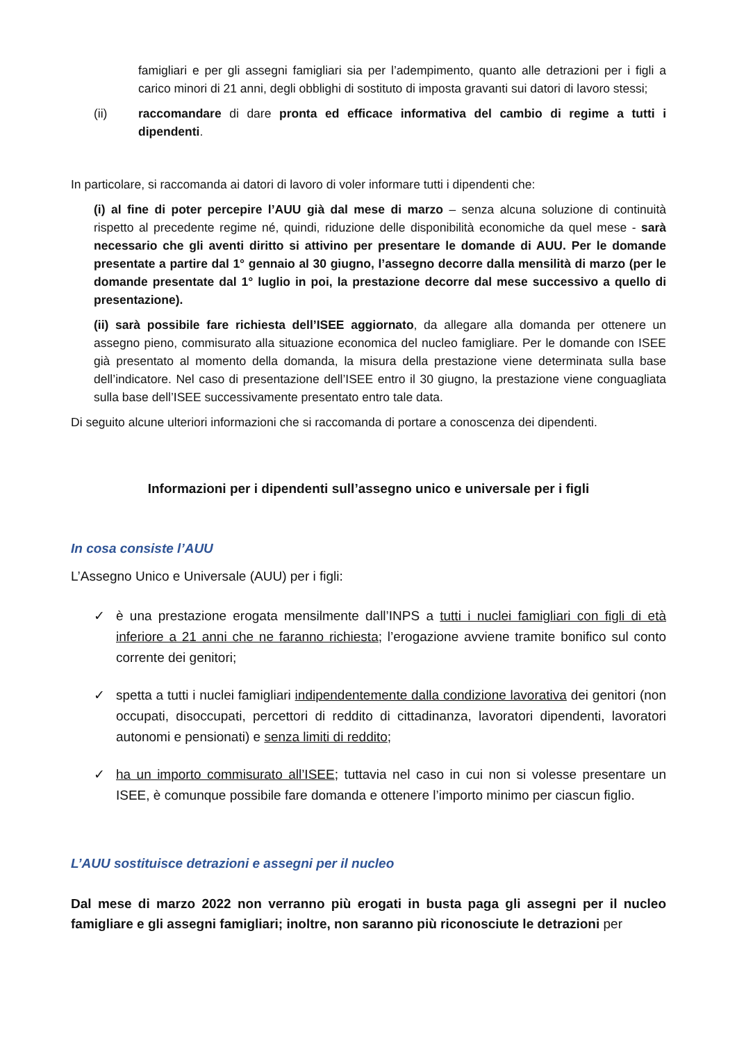famigliari e per gli assegni famigliari sia per l’adempimento, quanto alle detrazioni per i figli a carico minori di 21 anni, degli obblighi di sostituto di imposta gravanti sui datori di lavoro stessi;
(ii) raccomandare di dare pronta ed efficace informativa del cambio di regime a tutti i dipendenti.
In particolare, si raccomanda ai datori di lavoro di voler informare tutti i dipendenti che:
(i) al fine di poter percepire l’AUU già dal mese di marzo – senza alcuna soluzione di continuità rispetto al precedente regime né, quindi, riduzione delle disponibilità economiche da quel mese - sarà necessario che gli aventi diritto si attivino per presentare le domande di AUU. Per le domande presentate a partire dal 1° gennaio al 30 giugno, l’assegno decorre dalla mensilità di marzo (per le domande presentate dal 1° luglio in poi, la prestazione decorre dal mese successivo a quello di presentazione).
(ii) sarà possibile fare richiesta dell’ISEE aggiornato, da allegare alla domanda per ottenere un assegno pieno, commisurato alla situazione economica del nucleo famigliare. Per le domande con ISEE già presentato al momento della domanda, la misura della prestazione viene determinata sulla base dell’indicatore. Nel caso di presentazione dell’ISEE entro il 30 giugno, la prestazione viene conguagliata sulla base dell’ISEE successivamente presentato entro tale data.
Di seguito alcune ulteriori informazioni che si raccomanda di portare a conoscenza dei dipendenti.
Informazioni per i dipendenti sull’assegno unico e universale per i figli
In cosa consiste l’AUU
L’Assegno Unico e Universale (AUU) per i figli:
✓ è una prestazione erogata mensilmente dall’INPS a tutti i nuclei famigliari con figli di età inferiore a 21 anni che ne faranno richiesta; l’erogazione avviene tramite bonifico sul conto corrente dei genitori;
✓ spetta a tutti i nuclei famigliari indipendentemente dalla condizione lavorativa dei genitori (non occupati, disoccupati, percettori di reddito di cittadinanza, lavoratori dipendenti, lavoratori autonomi e pensionati) e senza limiti di reddito;
✓ ha un importo commisurato all’ISEE; tuttavia nel caso in cui non si volesse presentare un ISEE, è comunque possibile fare domanda e ottenere l’importo minimo per ciascun figlio.
L’AUU sostituisce detrazioni e assegni per il nucleo
Dal mese di marzo 2022 non verranno più erogati in busta paga gli assegni per il nucleo famigliare e gli assegni famigliari; inoltre, non saranno più riconosciute le detrazioni per